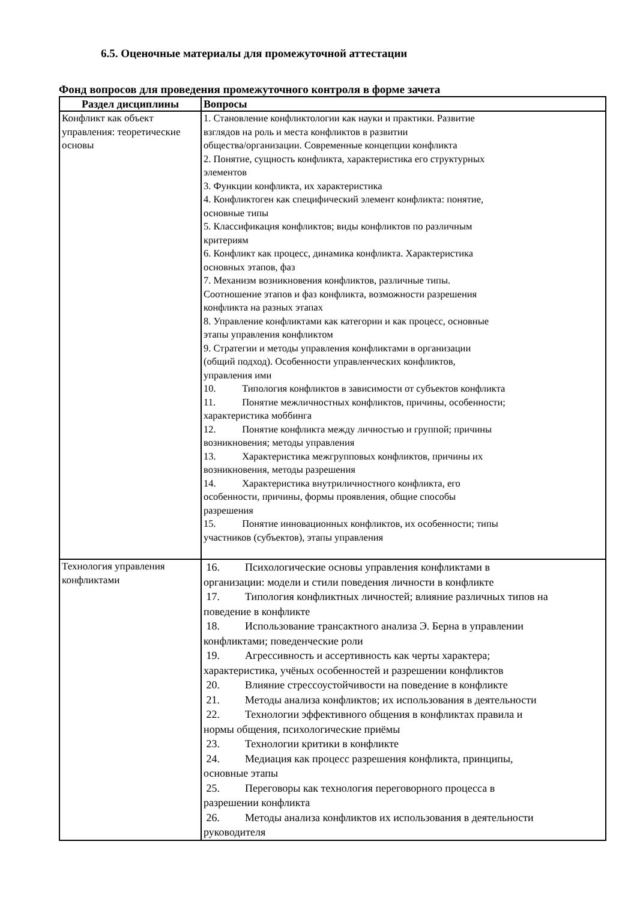6.5. Оценочные материалы для промежуточной аттестации
Фонд вопросов для проведения промежуточного контроля в форме зачета
| Раздел дисциплины | Вопросы |
| --- | --- |
| Конфликт как объект управления: теоретические основы | 1. Становление конфликтологии как науки и практики. Развитие взглядов на роль и места конфликтов в развитии общества/организации. Современные концепции конфликта 2. Понятие, сущность конфликта, характеристика его структурных элементов 3. Функции конфликта, их характеристика 4. Конфликтоген как специфический элемент конфликта: понятие, основные типы 5. Классификация конфликтов; виды конфликтов по различным критериям 6. Конфликт как процесс, динамика конфликта. Характеристика основных этапов, фаз 7. Механизм возникновения конфликтов, различные типы. Соотношение этапов и фаз конфликта, возможности разрешения конфликта на разных этапах 8. Управление конфликтами как категории и как процесс, основные этапы управления конфликтом 9. Стратегии и методы управления конфликтами в организации (общий подход). Особенности управленческих конфликтов, управления ими 10. Типология конфликтов в зависимости от субъектов конфликта 11. Понятие межличностных конфликтов, причины, особенности; характеристика моббинга 12. Понятие конфликта между личностью и группой; причины возникновения; методы управления 13. Характеристика межгрупповых конфликтов, причины их возникновения, методы разрешения 14. Характеристика внутриличностного конфликта, его особенности, причины, формы проявления, общие способы разрешения 15. Понятие инновационных конфликтов, их особенности; типы участников (субъектов), этапы управления |
| Технология управления конфликтами | 16. Психологические основы управления конфликтами в организации: модели и стили поведения личности в конфликте 17. Типология конфликтных личностей; влияние различных типов на поведение в конфликте 18. Использование трансактного анализа Э. Берна в управлении конфликтами; поведенческие роли 19. Агрессивность и ассертивность как черты характера; характеристика, учёных особенностей и разрешении конфликтов 20. Влияние стрессоустойчивости на поведение в конфликте 21. Методы анализа конфликтов; их использования в деятельности 22. Технологии эффективного общения в конфликтах правила и нормы общения, психологические приёмы 23. Технологии критики в конфликте 24. Медиация как процесс разрешения конфликта, принципы, основные этапы 25. Переговоры как технология переговорного процесса в разрешении конфликта 26. Методы анализа конфликтов их использования в деятельности руководителя |